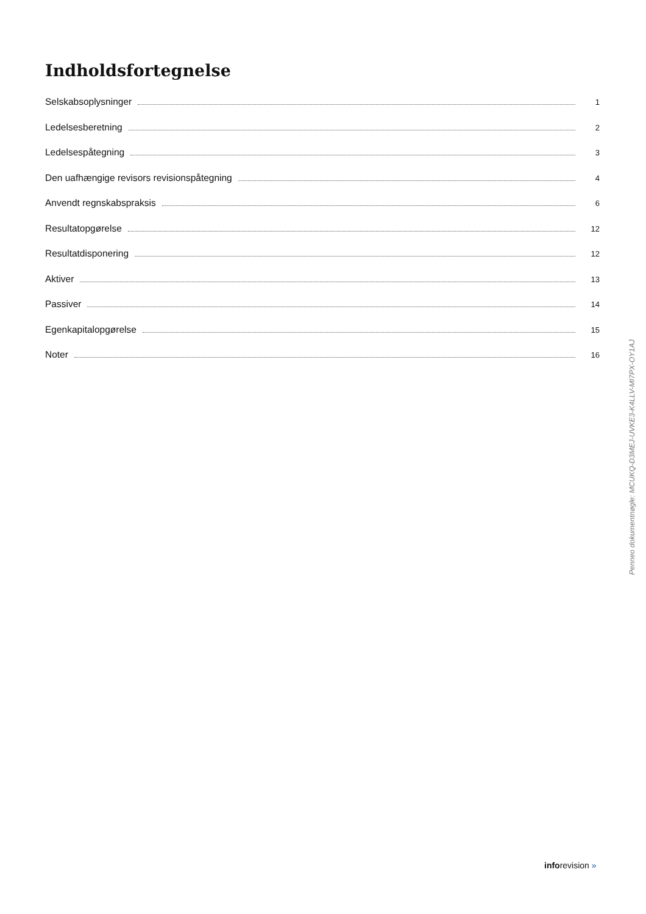Indholdsfortegnelse
Selskabsoplysninger 1
Ledelsesberetning 2
Ledelsespåtegning 3
Den uafhængige revisors revisionspåtegning 4
Anvendt regnskabspraksis 6
Resultatopgørelse 12
Resultatdisponering 12
Aktiver 13
Passiver 14
Egenkapitalopgørelse 15
Noter 16
Penneo dokumentnøgle: MCUKQ-D3MEJ-UVKE3-K4LLV-MI7PX-OY1AJ
inforevision »